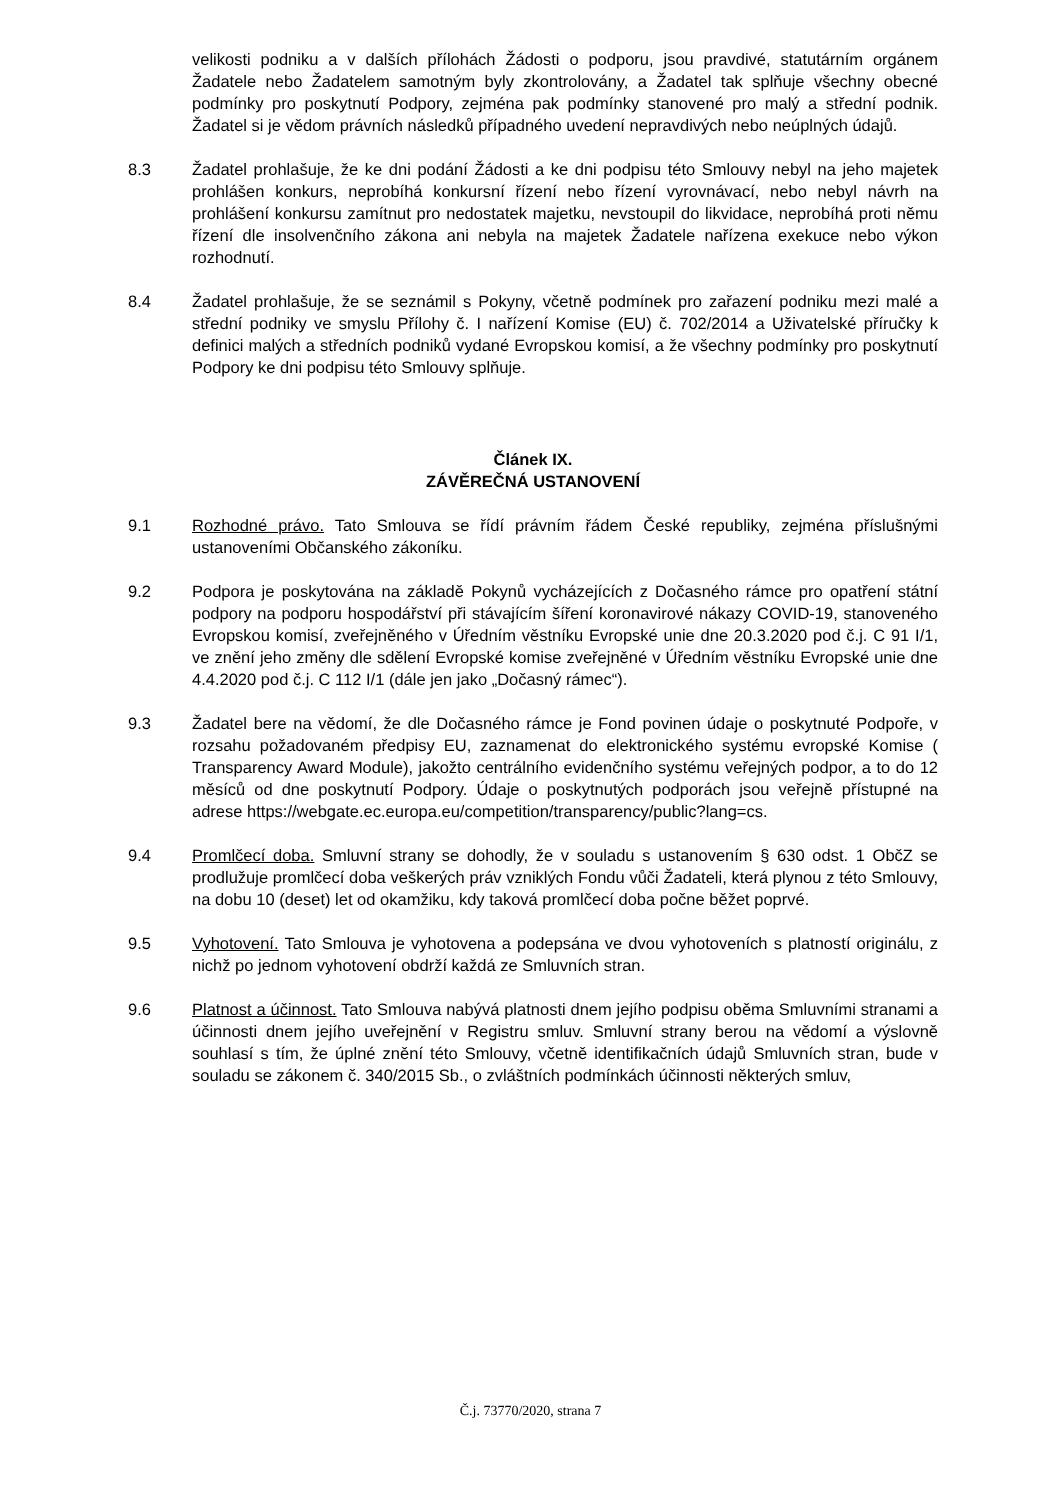velikosti podniku a v dalších přílohách Žádosti o podporu, jsou pravdivé, statutárním orgánem Žadatele nebo Žadatelem samotným byly zkontrolovány, a Žadatel tak splňuje všechny obecné podmínky pro poskytnutí Podpory, zejména pak podmínky stanovené pro malý a střední podnik. Žadatel si je vědom právních následků případného uvedení nepravdivých nebo neúplných údajů.
8.3 Žadatel prohlašuje, že ke dni podání Žádosti a ke dni podpisu této Smlouvy nebyl na jeho majetek prohlášen konkurs, neprobíhá konkursní řízení nebo řízení vyrovnávací, nebo nebyl návrh na prohlášení konkursu zamítnut pro nedostatek majetku, nevstoupil do likvidace, neprobíhá proti němu řízení dle insolvenčního zákona ani nebyla na majetek Žadatele nařízena exekuce nebo výkon rozhodnutí.
8.4 Žadatel prohlašuje, že se seznámil s Pokyny, včetně podmínek pro zařazení podniku mezi malé a střední podniky ve smyslu Přílohy č. I nařízení Komise (EU) č. 702/2014 a Uživatelské příručky k definici malých a středních podniků vydané Evropskou komisí, a že všechny podmínky pro poskytnutí Podpory ke dni podpisu této Smlouvy splňuje.
Článek IX.
ZÁVĚREČNÁ USTANOVENÍ
9.1 Rozhodné právo. Tato Smlouva se řídí právním řádem České republiky, zejména příslušnými ustanoveními Občanského zákoníku.
9.2 Podpora je poskytována na základě Pokynů vycházejících z Dočasného rámce pro opatření státní podpory na podporu hospodářství při stávajícím šíření koronavirové nákazy COVID-19, stanoveného Evropskou komisí, zveřejněného v Úředním věstníku Evropské unie dne 20.3.2020 pod č.j. C 91 I/1, ve znění jeho změny dle sdělení Evropské komise zveřejněné v Úředním věstníku Evropské unie dne 4.4.2020 pod č.j. C 112 I/1 (dále jen jako „Dočasný rámec“).
9.3 Žadatel bere na vědomí, že dle Dočasného rámce je Fond povinen údaje o poskytnuté Podpoře, v rozsahu požadovaném předpisy EU, zaznamenat do elektronického systému evropské Komise ( Transparency Award Module), jakožto centrálního evidenčního systému veřejných podpor, a to do 12 měsíců od dne poskytnutí Podpory. Údaje o poskytnutých podporách jsou veřejně přístupné na adrese https://webgate.ec.europa.eu/competition/transparency/public?lang=cs.
9.4 Promlčecí doba. Smluvní strany se dohodly, že v souladu s ustanovením § 630 odst. 1 ObčZ se prodlužuje promlčecí doba veškerých práv vzniklých Fondu vůči Žadateli, která plynou z této Smlouvy, na dobu 10 (deset) let od okamžiku, kdy taková promlčecí doba počne běžet poprvé.
9.5 Vyhotovení. Tato Smlouva je vyhotovena a podepsána ve dvou vyhotoveních s platností originálu, z nichž po jednom vyhotovení obdrží každá ze Smluvních stran.
9.6 Platnost a účinnost. Tato Smlouva nabývá platnosti dnem jejího podpisu oběma Smluvními stranami a účinnosti dnem jejího uveřejnění v Registru smluv. Smluvní strany berou na vědomí a výslovně souhlasí s tím, že úplné znění této Smlouvy, včetně identifikačních údajů Smluvních stran, bude v souladu se zákonem č. 340/2015 Sb., o zvláštních podmínkách účinnosti některých smluv,
Č.j. 73770/2020, strana 7